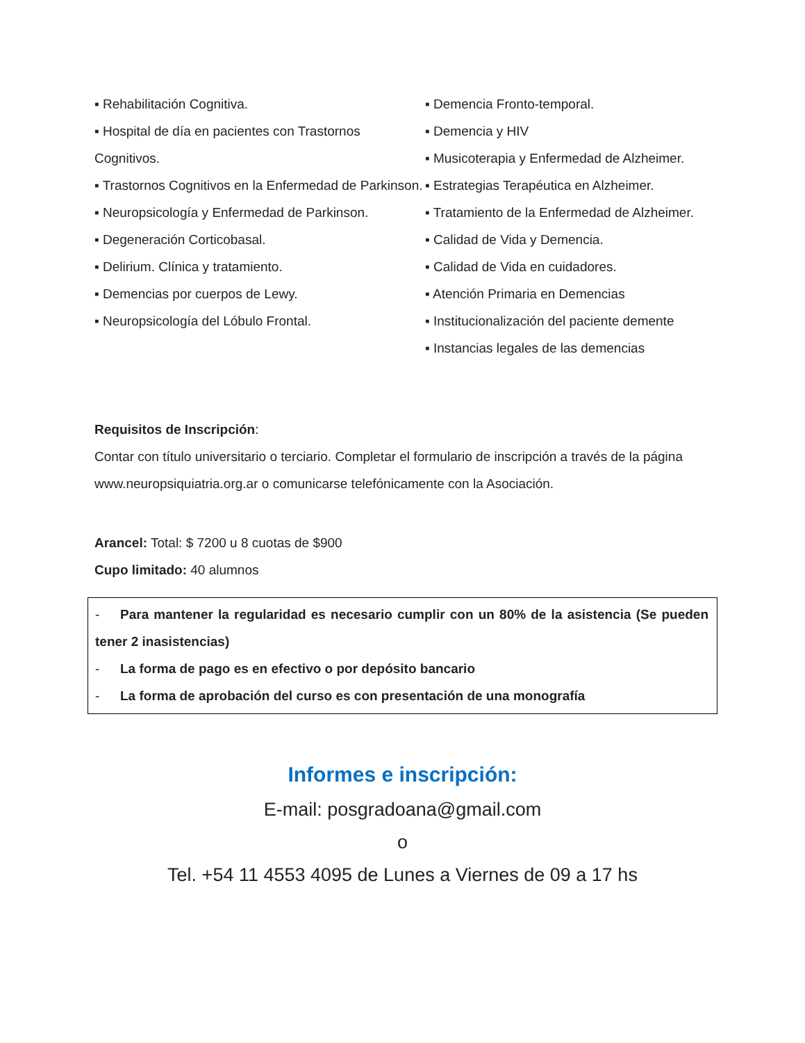▪ Rehabilitación Cognitiva.
▪ Hospital de día en pacientes con Trastornos Cognitivos.
▪ Trastornos Cognitivos en la Enfermedad de Parkinson.
▪ Neuropsicología y Enfermedad de Parkinson.
▪ Degeneración Corticobasal.
▪ Delirium. Clínica y tratamiento.
▪ Demencias por cuerpos de Lewy.
▪ Neuropsicología del Lóbulo Frontal.
▪ Demencia Fronto-temporal.
▪ Demencia y HIV
▪ Musicoterapia y Enfermedad de Alzheimer.
▪ Estrategias Terapéutica en Alzheimer.
▪ Tratamiento de la Enfermedad de Alzheimer.
▪ Calidad de Vida y Demencia.
▪ Calidad de Vida en cuidadores.
▪ Atención Primaria en Demencias
▪ Institucionalización del paciente demente
▪ Instancias legales de las demencias
Requisitos de Inscripción:
Contar con título universitario o terciario. Completar el formulario de inscripción a través de la página www.neuropsiquiatria.org.ar o comunicarse telefónicamente con la Asociación.
Arancel: Total: $ 7200 u 8 cuotas de $900
Cupo limitado: 40 alumnos
- Para mantener la regularidad es necesario cumplir con un 80% de la asistencia (Se pueden tener 2 inasistencias)
- La forma de pago es en efectivo o por depósito bancario
- La forma de aprobación del curso es con presentación de una monografía
Informes e inscripción:
E-mail: posgradoana@gmail.com
o
Tel. +54 11 4553 4095 de Lunes a Viernes de 09 a 17 hs